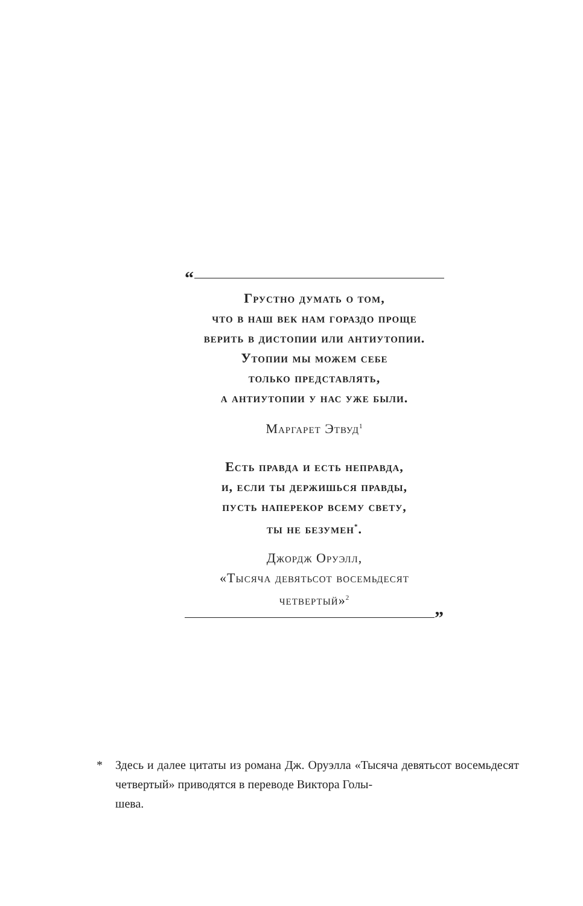“
Грустно думать о том,
что в наш век нам гораздо проще
верить в дистопии или антиутопии.
Утопии мы можем себе
только представлять,
а антиутопии у нас уже были.
Маргарет Этвуд<sup>1</sup>
Есть правда и есть неправда,
и, если ты держишься правды,
пусть наперекор всему свету,
ты не безумен<sup>*</sup>.
Джордж Оруэлл,
«Тысяча девятьсот восемьдесят
четвертый»<sup>2</sup>
”
* Здесь и далее цитаты из романа Дж. Оруэлла «Тысяча девятьсот восемьдесят четвертый» приводятся в переводе Виктора Голы-
шева.